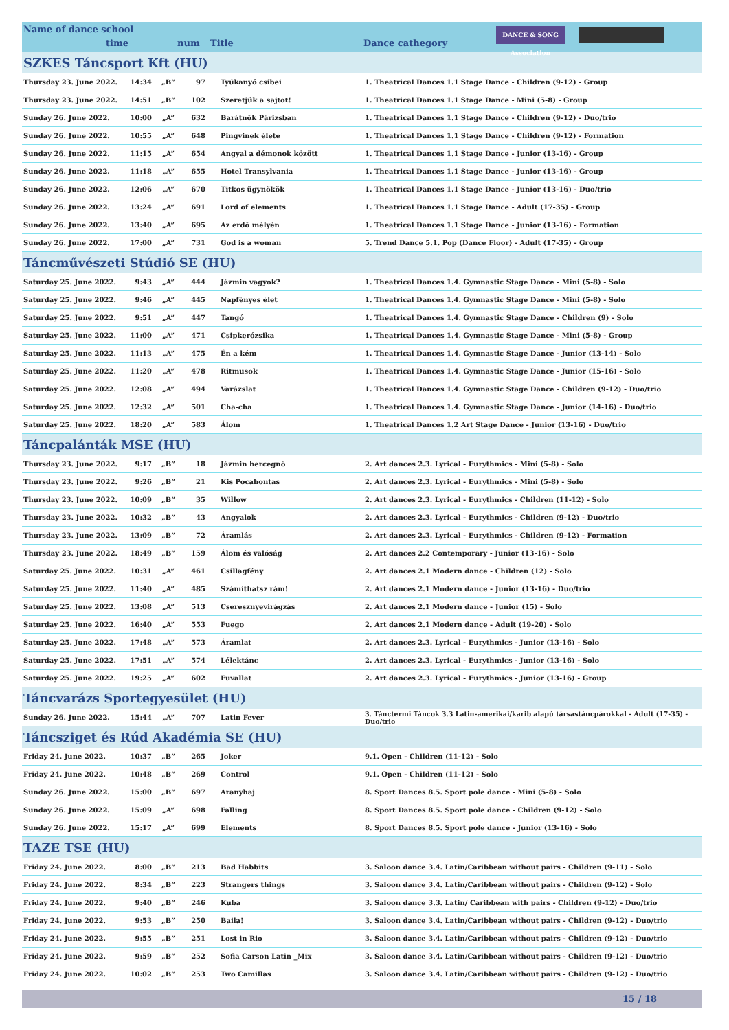Name of dance school
time num Title Dance cathegory
DANCE & SONG Association
| SZKES Táncsport Kft (HU) | | | | | |
| Thursday 23. June 2022. | 14:34 | „B” | 97 | Tyúkanyó csibei | 1. Theatrical Dances 1.1 Stage Dance - Children (9-12) - Group |
| Thursday 23. June 2022. | 14:51 | „B” | 102 | Szeretjük a sajtot! | 1. Theatrical Dances 1.1 Stage Dance - Mini (5-8) - Group |
| Sunday 26. June 2022. | 10:00 | „A” | 632 | Barátnők Párizsban | 1. Theatrical Dances 1.1 Stage Dance - Children (9-12) - Duo/trio |
| Sunday 26. June 2022. | 10:55 | „A” | 648 | Pingvinek élete | 1. Theatrical Dances 1.1 Stage Dance - Children (9-12) - Formation |
| Sunday 26. June 2022. | 11:15 | „A” | 654 | Angyal a démonok között | 1. Theatrical Dances 1.1 Stage Dance - Junior (13-16) - Group |
| Sunday 26. June 2022. | 11:18 | „A” | 655 | Hotel Transylvania | 1. Theatrical Dances 1.1 Stage Dance - Junior (13-16) - Group |
| Sunday 26. June 2022. | 12:06 | „A” | 670 | Titkos ügynökök | 1. Theatrical Dances 1.1 Stage Dance - Junior (13-16) - Duo/trio |
| Sunday 26. June 2022. | 13:24 | „A” | 691 | Lord of elements | 1. Theatrical Dances 1.1 Stage Dance - Adult (17-35) - Group |
| Sunday 26. June 2022. | 13:40 | „A” | 695 | Az erdő mélyén | 1. Theatrical Dances 1.1 Stage Dance - Junior (13-16) - Formation |
| Sunday 26. June 2022. | 17:00 | „A” | 731 | God is a woman | 5. Trend Dance 5.1. Pop (Dance Floor) - Adult (17-35) - Group |
| Táncművészeti Stúdió SE (HU) | | | | | |
| Saturday 25. June 2022. | 9:43 | „A” | 444 | Jázmin vagyok? | 1. Theatrical Dances 1.4. Gymnastic Stage Dance - Mini (5-8) - Solo |
| Saturday 25. June 2022. | 9:46 | „A” | 445 | Napfényes élet | 1. Theatrical Dances 1.4. Gymnastic Stage Dance - Mini (5-8) - Solo |
| Saturday 25. June 2022. | 9:51 | „A” | 447 | Tangó | 1. Theatrical Dances 1.4. Gymnastic Stage Dance - Children (9) - Solo |
| Saturday 25. June 2022. | 11:00 | „A” | 471 | Csipkerózsika | 1. Theatrical Dances 1.4. Gymnastic Stage Dance - Mini (5-8) - Group |
| Saturday 25. June 2022. | 11:13 | „A” | 475 | Én a kém | 1. Theatrical Dances 1.4. Gymnastic Stage Dance - Junior (13-14) - Solo |
| Saturday 25. June 2022. | 11:20 | „A” | 478 | Ritmusok | 1. Theatrical Dances 1.4. Gymnastic Stage Dance - Junior (15-16) - Solo |
| Saturday 25. June 2022. | 12:08 | „A” | 494 | Varázslat | 1. Theatrical Dances 1.4. Gymnastic Stage Dance - Children (9-12) - Duo/trio |
| Saturday 25. June 2022. | 12:32 | „A” | 501 | Cha-cha | 1. Theatrical Dances 1.4. Gymnastic Stage Dance - Junior (14-16) - Duo/trio |
| Saturday 25. June 2022. | 18:20 | „A” | 583 | Álom | 1. Theatrical Dances 1.2 Art Stage Dance - Junior (13-16) - Duo/trio |
| Táncpalánták MSE (HU) | | | | | |
| Thursday 23. June 2022. | 9:17 | „B” | 18 | Jázmin hercegnő | 2. Art dances 2.3. Lyrical - Eurythmics - Mini (5-8) - Solo |
| Thursday 23. June 2022. | 9:26 | „B” | 21 | Kis Pocahontas | 2. Art dances 2.3. Lyrical - Eurythmics - Mini (5-8) - Solo |
| Thursday 23. June 2022. | 10:09 | „B” | 35 | Willow | 2. Art dances 2.3. Lyrical - Eurythmics - Children (11-12) - Solo |
| Thursday 23. June 2022. | 10:32 | „B” | 43 | Angyalok | 2. Art dances 2.3. Lyrical - Eurythmics - Children (9-12) - Duo/trio |
| Thursday 23. June 2022. | 13:09 | „B” | 72 | Áramlás | 2. Art dances 2.3. Lyrical - Eurythmics - Children (9-12) - Formation |
| Thursday 23. June 2022. | 18:49 | „B” | 159 | Álom és valóság | 2. Art dances 2.2 Contemporary - Junior (13-16) - Solo |
| Saturday 25. June 2022. | 10:31 | „A” | 461 | Csillagfény | 2. Art dances 2.1 Modern dance - Children (12) - Solo |
| Saturday 25. June 2022. | 11:40 | „A” | 485 | Számíthatsz rám! | 2. Art dances 2.1 Modern dance - Junior (13-16) - Duo/trio |
| Saturday 25. June 2022. | 13:08 | „A” | 513 | Cseresznyevirágzás | 2. Art dances 2.1 Modern dance - Junior (15) - Solo |
| Saturday 25. June 2022. | 16:40 | „A” | 553 | Fuego | 2. Art dances 2.1 Modern dance - Adult (19-20) - Solo |
| Saturday 25. June 2022. | 17:48 | „A” | 573 | Áramlat | 2. Art dances 2.3. Lyrical - Eurythmics - Junior (13-16) - Solo |
| Saturday 25. June 2022. | 17:51 | „A” | 574 | Lélektánc | 2. Art dances 2.3. Lyrical - Eurythmics - Junior (13-16) - Solo |
| Saturday 25. June 2022. | 19:25 | „A” | 602 | Fuvallat | 2. Art dances 2.3. Lyrical - Eurythmics - Junior (13-16) - Group |
| Táncvarázs Sportegyesület (HU) | | | | | |
| Sunday 26. June 2022. | 15:44 | „A” | 707 | Latin Fever | 3. Tánctermi Táncok 3.3 Latin-amerikai/karib alapú társastáncpárokkal - Adult (17-35) - Duo/trio |
| Táncsziget és Rúd Akadémia SE (HU) | | | | | |
| Friday 24. June 2022. | 10:37 | „B” | 265 | Joker | 9.1. Open - Children (11-12) - Solo |
| Friday 24. June 2022. | 10:48 | „B” | 269 | Control | 9.1. Open - Children (11-12) - Solo |
| Sunday 26. June 2022. | 15:00 | „B” | 697 | Aranyhaj | 8. Sport Dances 8.5. Sport pole dance - Mini (5-8) - Solo |
| Sunday 26. June 2022. | 15:09 | „A” | 698 | Falling | 8. Sport Dances 8.5. Sport pole dance - Children (9-12) - Solo |
| Sunday 26. June 2022. | 15:17 | „A” | 699 | Elements | 8. Sport Dances 8.5. Sport pole dance - Junior (13-16) - Solo |
| TAZE TSE (HU) | | | | | |
| Friday 24. June 2022. | 8:00 | „B” | 213 | Bad Habbits | 3. Saloon dance 3.4. Latin/Caribbean without pairs - Children (9-11) - Solo |
| Friday 24. June 2022. | 8:34 | „B” | 223 | Strangers things | 3. Saloon dance 3.4. Latin/Caribbean without pairs - Children (9-12) - Solo |
| Friday 24. June 2022. | 9:40 | „B” | 246 | Kuba | 3. Saloon dance 3.3. Latin/ Caribbean with pairs - Children (9-12) - Duo/trio |
| Friday 24. June 2022. | 9:53 | „B” | 250 | Baila! | 3. Saloon dance 3.4. Latin/Caribbean without pairs - Children (9-12) - Duo/trio |
| Friday 24. June 2022. | 9:55 | „B” | 251 | Lost in Rio | 3. Saloon dance 3.4. Latin/Caribbean without pairs - Children (9-12) - Duo/trio |
| Friday 24. June 2022. | 9:59 | „B” | 252 | Sofia Carson Latin _Mix | 3. Saloon dance 3.4. Latin/Caribbean without pairs - Children (9-12) - Duo/trio |
| Friday 24. June 2022. | 10:02 | „B” | 253 | Two Camillas | 3. Saloon dance 3.4. Latin/Caribbean without pairs - Children (9-12) - Duo/trio |
15 / 18